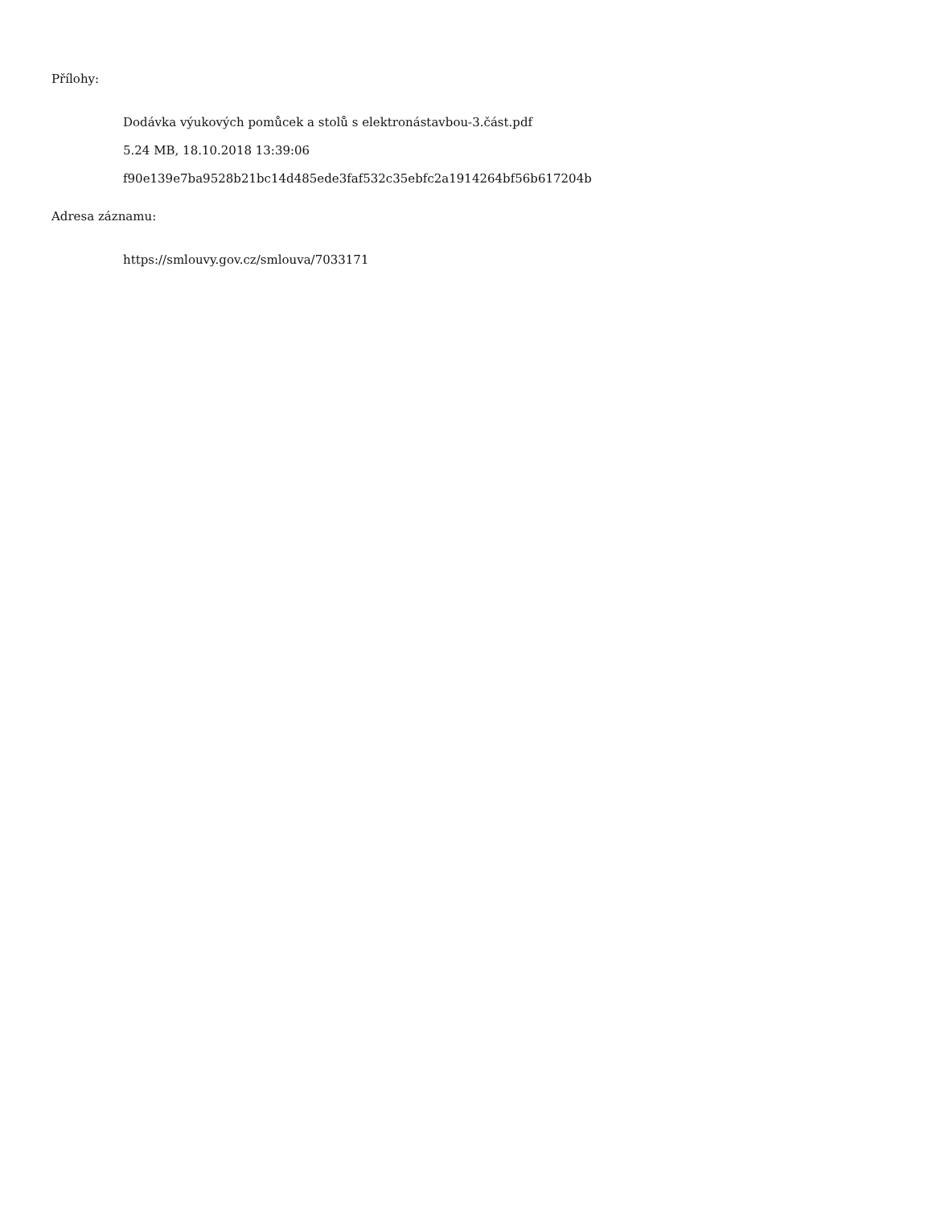Přílohy:
Dodávka výukových pomůcek a stolů s elektronástavbou-3.část.pdf
5.24 MB, 18.10.2018 13:39:06
f90e139e7ba9528b21bc14d485ede3faf532c35ebfc2a1914264bf56b617204b
Adresa záznamu:
https://smlouvy.gov.cz/smlouva/7033171